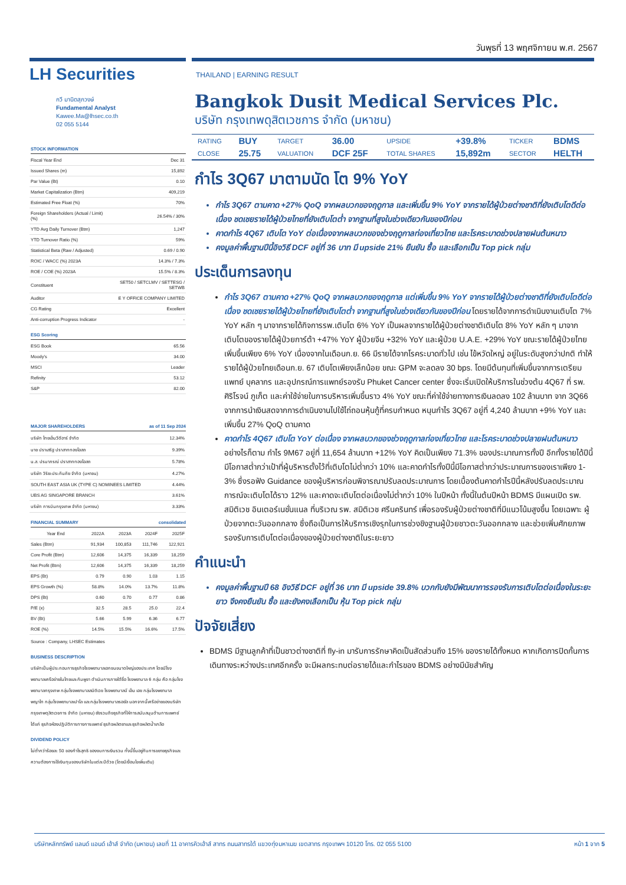วันพุธที่ 13 พฤศจิกายน พ.ศ. 2567
LH Securities
กวี มานิตสุภวงษ์
Fundamental Analyst
Kawee.Ma@lhsec.co.th
02 055 5144
STOCK INFORMATION
| Fiscal Year End | Dec 31 |
| Issued Shares (m) | 15,892 |
| Par Value (Bt) | 0.10 |
| Market Capitalization (Btm) | 409,219 |
| Estimated Free Float (%) | 70% |
| Foreign Shareholders (Actual / Limit) (%) | 26.54% / 30% |
| YTD Avg Daily Turnover (Btm) | 1,247 |
| YTD Turnover Ratio (%) | 59% |
| Statistical Beta (Raw / Adjusted) | 0.69 / 0.90 |
| ROIC / WACC (%) 2023A | 14.3% / 7.3% |
| ROE / COE (%) 2023A | 15.5% / 8.3% |
| Constituent | SET50 / SETCLMV / SETTESG / SETWB |
| Auditor | E Y OFFICE COMPANY LIMITED |
| CG Rating | Excellent |
| Anti-corruption Progress Indicator | - |
ESG Scoring
| ESG Book | 65.56 |
| Moody's | 34.00 |
| MSCI | Leader |
| Refinity | 53.12 |
| S&P | 82.00 |
MAJOR SHAREHOLDERS as of 11 Sep 2024
| บริษัท ไทยเอ็นวีดีอาร์ จำกัด | 12.34% |
| นาย ปราเสริฐ ปราสาททองโอสถ | 9.39% |
| น.ส. ปรมาภรณ์ ปราสาททองโอสถ | 5.78% |
| บริษัท วิริยะประกันภัย จำกัด (มหาชน) | 4.27% |
| SOUTH EAST ASIA UK (TYPE C) NOMINEES LIMITED | 4.44% |
| UBS AG SINGAPORE BRANCH | 3.61% |
| บริษัท การบินกรุงเทพ จำกัด (มหาชน) | 3.33% |
FINANCIAL SUMMARY consolidated
| Year End | 2022A | 2023A | 2024F | 2025F |
| --- | --- | --- | --- | --- |
| Sales (Btm) | 91,934 | 100,853 | 111,746 | 122,921 |
| Core Profit (Btm) | 12,606 | 14,375 | 16,339 | 18,259 |
| Net Profit (Btm) | 12,606 | 14,375 | 16,339 | 18,259 |
| EPS (Bt) | 0.79 | 0.90 | 1.03 | 1.15 |
| EPS Growth (%) | 58.8% | 14.0% | 13.7% | 11.8% |
| DPS (Bt) | 0.60 | 0.70 | 0.77 | 0.86 |
| P/E (x) | 32.5 | 28.5 | 25.0 | 22.4 |
| BV (Bt) | 5.66 | 5.99 | 6.36 | 6.77 |
| ROE (%) | 14.5% | 15.5% | 16.6% | 17.5% |
Source : Company, LHSEC Estimates
BUSINESS DESCRIPTION
บริษัทเป็นผู้ประกอบการธุรกิจโรงพยาบาลเอกชนขนาดใหญ่ของประเทศ โดยมีโรงพยาบาลเครือข่ายในไทยและกัมพูชา ดำเนินการภายใต้ชื่อ โรงพยาบาล 6 กลุ่ม คือ กลุ่มโรงพยาบาลกรุงเทพ กลุ่มโรงพยาบาลสมิติเวช โรงพยาบาลบี เอ็น เอช กลุ่มโรงพยาบาลพญาไท กลุ่มโรงพยาบาลเปาโล และกลุ่มโรงพยาบาลรอยัล นอกจากนี้เครือข่ายของบริษัท กรุงเทพดุสิตเวชการ จำกัด (มหาชน) ยังรวมถึงธุรกิจที่ให้การสนับสนุนด้านการแพทย์ ได้แก่ ธุรกิจห้องปฏิบัติการทางการแพทย์ ธุรกิจผลิตยาและธุรกิจผลิตน้ำเกลือ
DIVIDEND POLICY
ไม่ต่ำกว่าร้อยละ 50 ของกำไรสุทธิ ของงบการเงินรวม ทั้งนี้ขึ้นอยู่กับการขยายธุรกิจและความต้องการใช้เงินทุนของบริษัทในแต่ละปีด้วย (โดยมีเงื่อนไขเพิ่มเติม)
THAILAND | EARNING RESULT
Bangkok Dusit Medical Services Plc.
บริษัท กรุงเทพดุสิตเวชการ จำกัด (มหาชน)
| RATING | BUY | TARGET | 36.00 | UPSIDE | +39.8% | TICKER | BDMS |
| CLOSE | 25.75 | VALUATION | DCF 25F | TOTAL SHARES | 15,892m | SECTOR | HELTH |
กำไร 3Q67 มาตามนัด โต 9% YoY
กำไร 3Q67 ตามคาด +27% QoQ จากผลบวกของฤดูกาล และเพิ่มขึ้น 9% YoY จากรายได้ผู้ป่วยต่างชาติที่ยังเติบโตดีต่อเนื่อง ชดเชยรายได้ผู้ป่วยไทยที่ยังเติบโตต่ำ จากฐานที่สูงในช่วงเดียวกันของปีก่อน
คาดกำไร 4Q67 เติบโต YoY ต่อเนื่องจากผลบวกของช่วงฤดูกาลท่องเที่ยวไทย และโรคระบาดช่วงปลายฝนต้นหนาว
คงมูลค่าพื้นฐานปีนี้อิงวิธี DCF อยู่ที่ 36 บาท มี upside 21% ยืนยัน ซื้อ และเลือกเป็น Top pick กลุ่ม
ประเด็นการลงทุน
กำไร 3Q67 ตามคาด +27% QoQ จากผลบวกของฤดูกาล แต่เพิ่มขึ้น 9% YoY จากรายได้ผู้ป่วยต่างชาติที่ยังเติบโตดีต่อเนื่อง ชดเชยรายได้ผู้ป่วยไทยที่ยังเติบโตต่ำ จากฐานที่สูงในช่วงเดียวกันของปีก่อน โดยรายได้จากการดำเนินงานเติบโต 7% YoY หลัก ๆ มาจากรายได้กิจการรพ.เติบโต 6% YoY เป็นผลจากรายได้ผู้ป่วยต่างชาติเติบโต 8% YoY หลัก ๆ มาจากเติบโตของรายได้ผู้ป่วยการ์ต้า +47% YoY ผู้ป่วยจีน +32% YoY และผู้ป่วย U.A.E. +29% YoY ขณะรายได้ผู้ป่วยไทยเพิ่มขึ้นเพียง 6% YoY เนื่องจากในเดือนก.ย. 66 มีรายได้จากโรคระบาดทั่วไป เช่น ไข้หวัดใหญ่ อยู่ในระดับสูงกว่าปกติ ทำให้รายได้ผู้ป่วยไทยเดือนก.ย. 67 เติบโตเพียงเล็กน้อย ขณะ GPM จะลดลง 30 bps. โดยมีต้นทุนที่เพิ่มขึ้นจากการเตรียมแพทย์ บุคลากร และอุปกรณ์การแพทย์รองรับ Phuket Cancer center ซึ่งจะเริ่มเปิดให้บริการในช่วงต้น 4Q67 ที่ รพ. ศิริโรจน์ ภูเก็ต และค่าใช้จ่ายในการบริหารเพิ่มขึ้นราว 4% YoY ขณะที่ค่าใช้จ่ายทางการเงินลดลง 102 ล้านบาท จาก 3Q66 จากการนำเงินสดจากการดำเนินงานไปใช้ไถ่ถอนหุ้นกู้ที่ครบกำหนด หนุนกำไร 3Q67 อยู่ที่ 4,240 ล้านบาท +9% YoY และเพิ่มขึ้น 27% QoQ ตามคาด
คาดกำไร 4Q67 เติบโต YoY ต่อเนื่อง จากผลบวกของช่วงฤดูกาลท่องเที่ยวไทย และโรคระบาดช่วงปลายฝนต้นหนาว อย่างไรก็ตาม กำไร 9M67 อยู่ที่ 11,654 ล้านบาท +12% YoY คิดเป็นเพียง 71.3% ของประมาณการทั้งปี อีกทั้งรายได้ปีนี้มีโอกาสต่ำกว่าเป้าที่ผู้บริหารตั้งไว้ที่เติบโตไม่ต่ำกว่า 10% และคาดกำไรทั้งปีนี้มีโอกาสต่ำกว่าประมาณการของเราเพียง 1-3% ซึ่งรอฟัง Guidance ของผู้บริหารก่อนพิจารณาปรับลดประมาณการ โดยเบื้องต้นคาดกำไรปีนี้หลังปรับลดประมาณการณ์จะเติบโตได้ราว 12% และคาดจะเติบโตต่อเนื่องไม่ต่ำกว่า 10% ในปีหน้า ทั้งนี้ในต้นปีหน้า BDMS มีแผนเปิด รพ. สมิติเวช อินเตอร์เนชั่นแนล ที่บริเวณ รพ. สมิติเวช ศรีนครินทร์ เพื่อรองรับผู้ป่วยต่างชาติที่มีแนวโน้มสูงขึ้น โดยเฉพาะ ผู้ป่วยจากตะวันออกกลาง ซึ่งถือเป็นการให้บริการเชิงรุกในการช่วงชิงฐานผู้ป่วยชาวตะวันออกกลาง และช่วยเพิ่มศักยภาพรองรับการเติบโตต่อเนื่องของผู้ป่วยต่างชาติในระยะยาว
คำแนะนำ
คงมูลค่าพื้นฐานปี 68 อิงวิธี DCF อยู่ที่ 36 บาท มี upside 39.8% บวกกับยังมีพัฒนาการรองรับการเติบโตต่อเนื่องในระยะยาว จึงคงยืนยัน ซื้อ และยังคงเลือกเป็น หุ้น Top pick กลุ่ม
ปัจจัยเสี่ยง
BDMS มีฐานลูกค้าที่เป็นชาวต่างชาติที่ fly-in มารับการรักษาคิดเป็นสัดส่วนถึง 15% ของรายได้ทั้งหมด หากเกิดการปิดกั้นการเดินทางระหว่างประเทศอีกครั้ง จะมีผลกระทบต่อรายได้และกำไรของ BDMS อย่างมีนัยสำคัญ
บริษัทหลักทรัพย์ แลนด์ แอนด์ เฮ้าส์ จำกัด (มหาชน) เลขที่ 11 อาคารคิวเฮ้าส์ สาทร ถนนสาทรใต้ แขวงทุ่งมหาเมฆ เขตสาทร กรุงเทพฯ 10120 โทร. 02 055 5100 หน้า 1 จาก 5